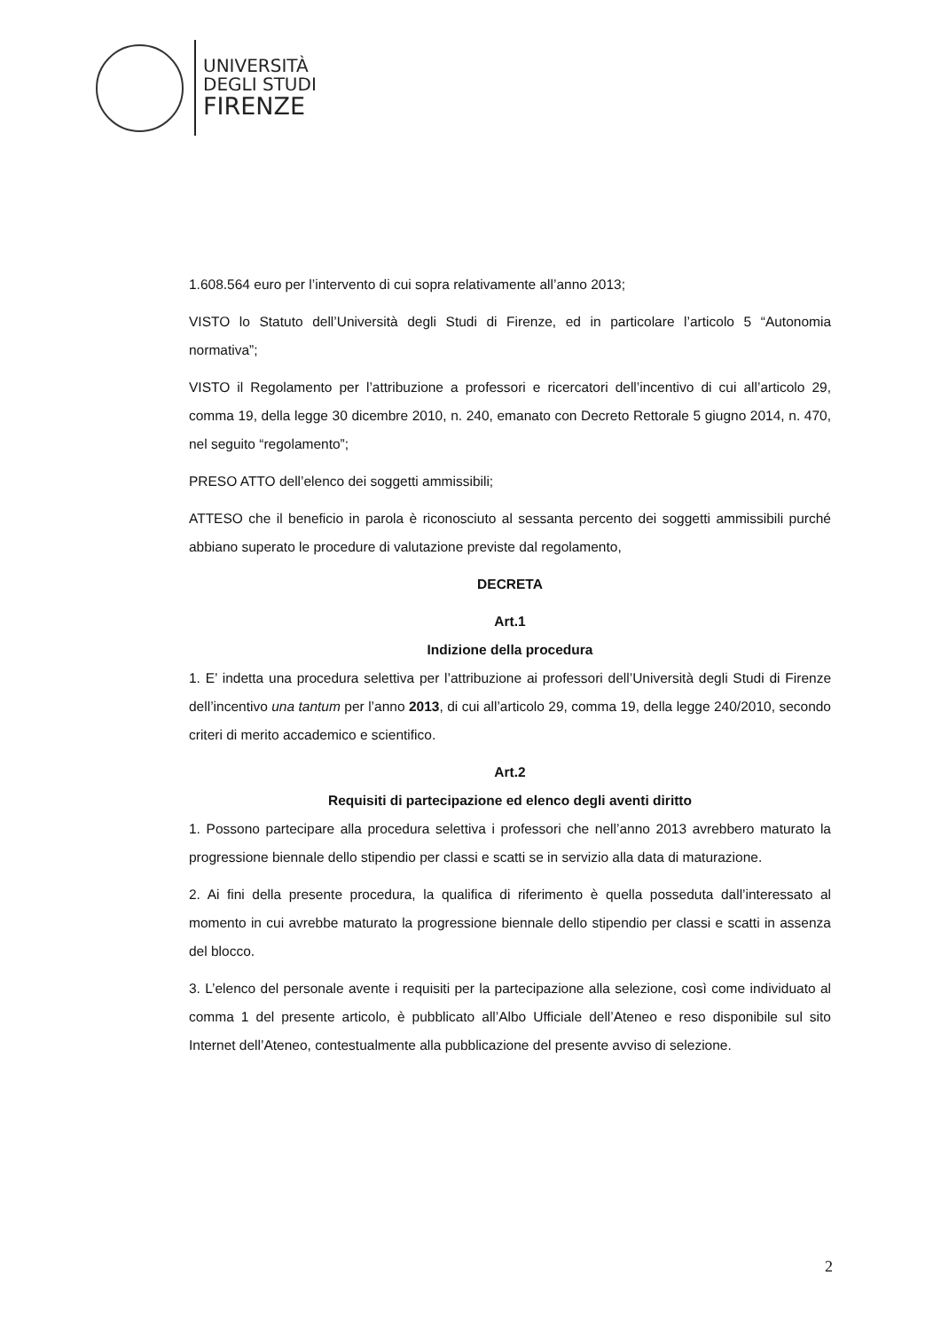UNIVERSITÀ
DEGLI STUDI
FIRENZE
1.608.564 euro per l’intervento di cui sopra relativamente all’anno 2013;
VISTO lo Statuto dell’Università degli Studi di Firenze, ed in particolare l’articolo 5 “Autonomia normativa”;
VISTO il Regolamento per l’attribuzione a professori e ricercatori dell’incentivo di cui all’articolo 29, comma 19, della legge 30 dicembre 2010, n. 240, emanato con Decreto Rettorale 5 giugno 2014, n. 470, nel seguito “regolamento”;
PRESO ATTO dell’elenco dei soggetti ammissibili;
ATTESO che il beneficio in parola è riconosciuto al sessanta percento dei soggetti ammissibili purché abbiano superato le procedure di valutazione previste dal regolamento,
DECRETA
Art.1
Indizione della procedura
1. E’ indetta una procedura selettiva per l’attribuzione ai professori dell’Università degli Studi di Firenze dell’incentivo una tantum per l’anno 2013, di cui all’articolo 29, comma 19, della legge 240/2010, secondo criteri di merito accademico e scientifico.
Art.2
Requisiti di partecipazione ed elenco degli aventi diritto
1. Possono partecipare alla procedura selettiva i professori che nell’anno 2013 avrebbero maturato la progressione biennale dello stipendio per classi e scatti se in servizio alla data di maturazione.
2. Ai fini della presente procedura, la qualifica di riferimento è quella posseduta dall’interessato al momento in cui avrebbe maturato la progressione biennale dello stipendio per classi e scatti in assenza del blocco.
3. L’elenco del personale avente i requisiti per la partecipazione alla selezione, così come individuato al comma 1 del presente articolo, è pubblicato all’Albo Ufficiale dell’Ateneo e reso disponibile sul sito Internet dell’Ateneo, contestualmente alla pubblicazione del presente avviso di selezione.
2